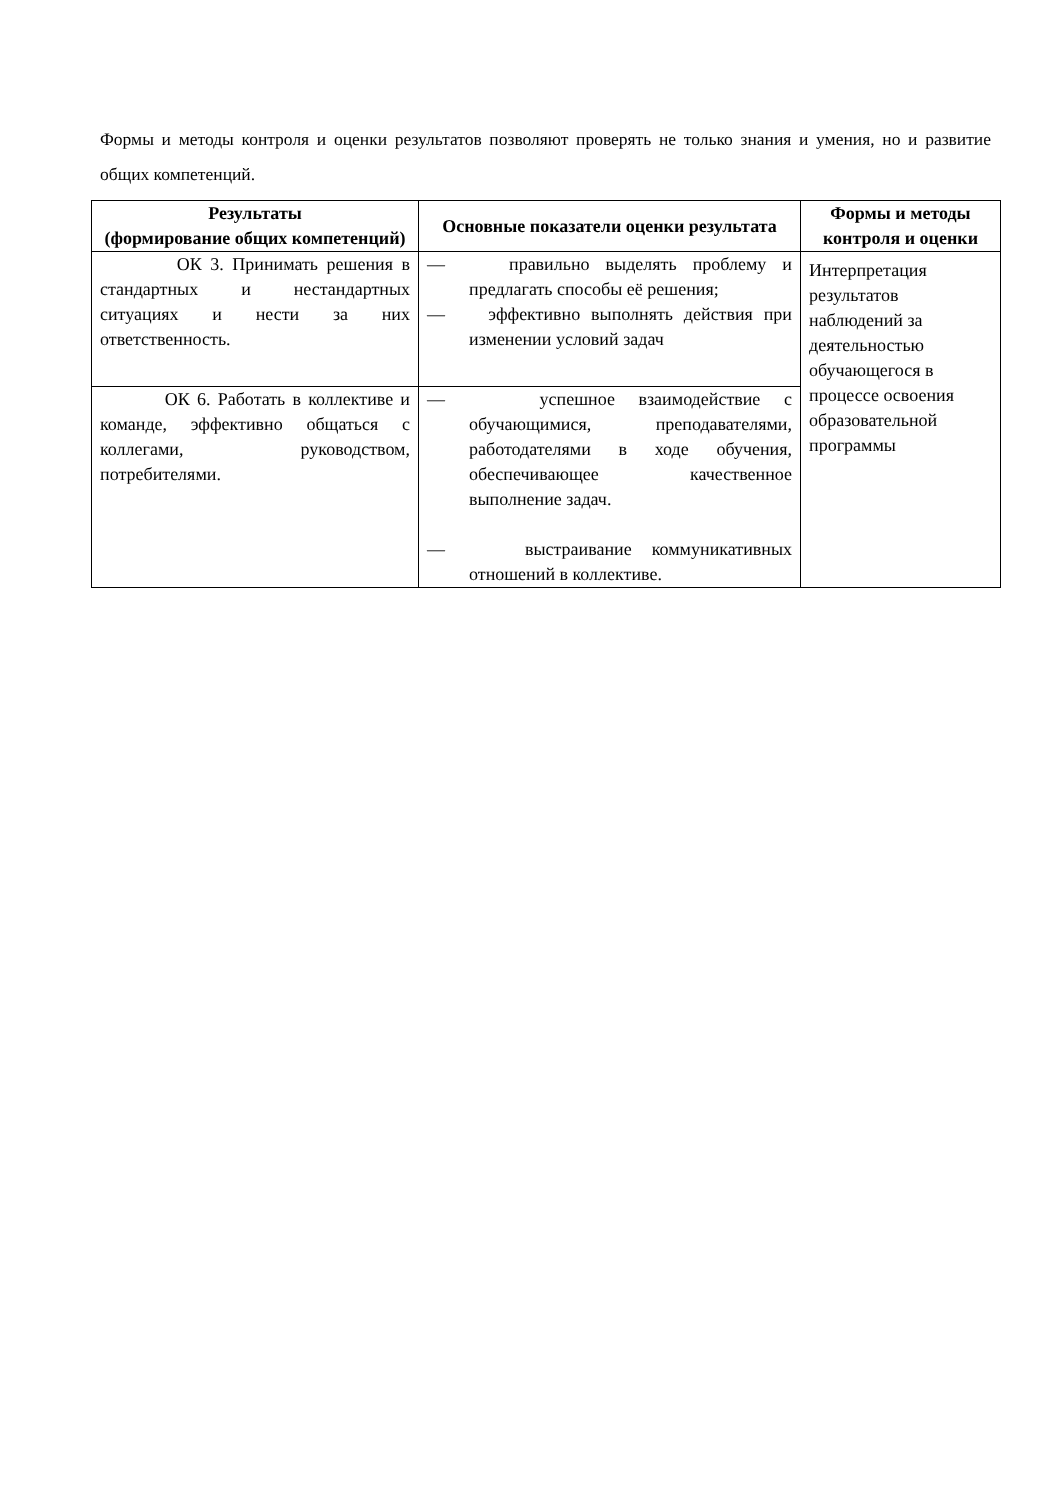Формы и методы контроля и оценки результатов позволяют проверять не только знания и умения, но и развитие общих компетенций.
| Результаты (формирование общих компетенций) | Основные показатели оценки результата | Формы и методы контроля и оценки |
| --- | --- | --- |
| ОК 3. Принимать решения в стандартных и нестандартных ситуациях и нести за них ответственность. | — правильно выделять проблему и предлагать способы её решения; — эффективно выполнять действия при изменении условий задач | Интерпретация результатов наблюдений за деятельностью обучающегося в процессе освоения образовательной программы |
| ОК 6. Работать в коллективе и команде, эффективно общаться с коллегами, руководством, потребителями. | — успешное взаимодействие с обучающимися, преподавателями, работодателями в ходе обучения, обеспечивающее качественное выполнение задач. — выстраивание коммуникативных отношений в коллективе. | |